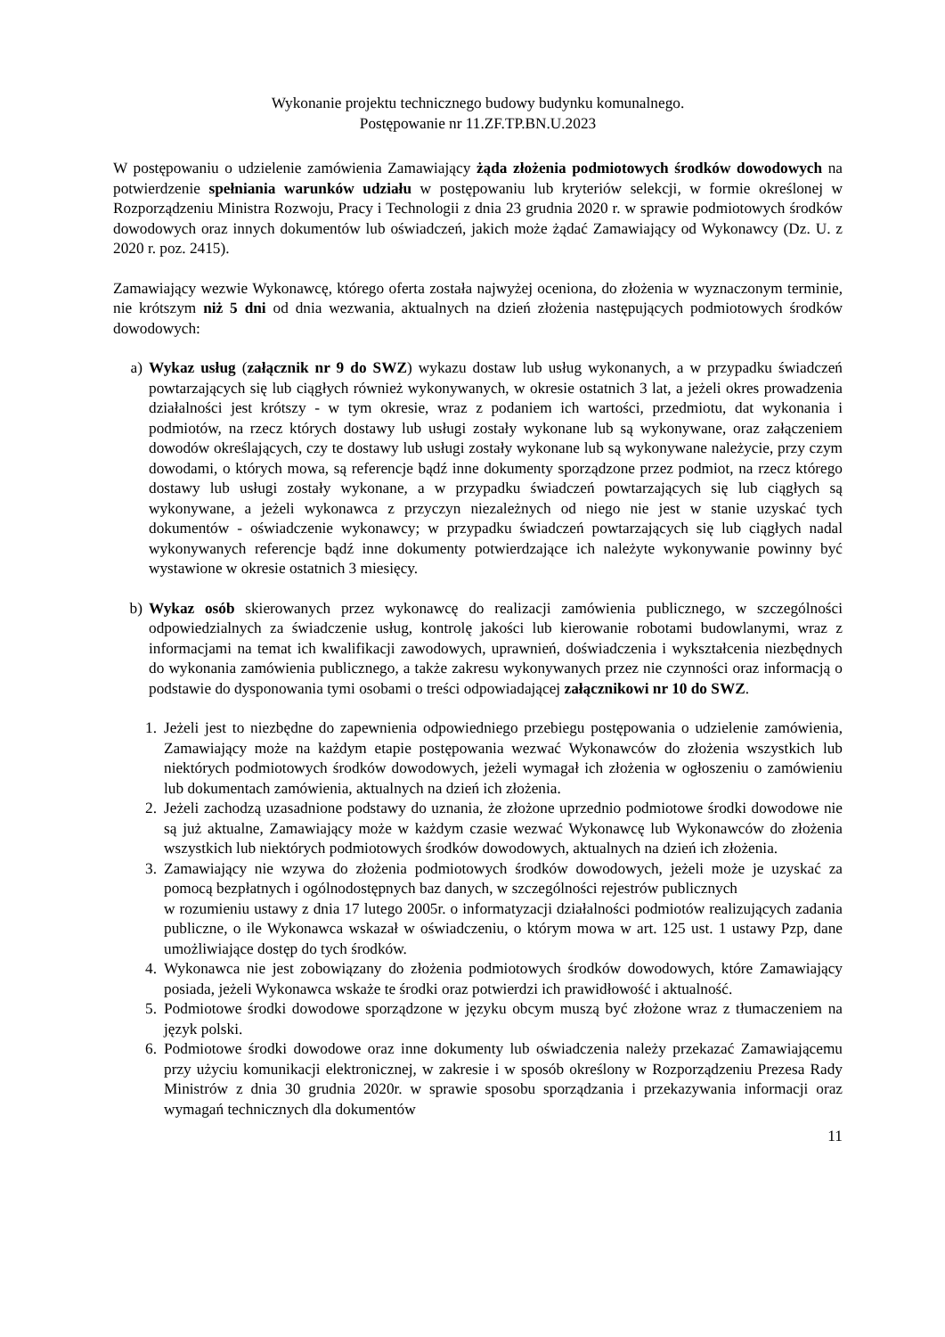Wykonanie projektu technicznego budowy budynku komunalnego.
Postępowanie nr 11.ZF.TP.BN.U.2023
W postępowaniu o udzielenie zamówienia Zamawiający żąda złożenia podmiotowych środków dowodowych na potwierdzenie spełniania warunków udziału w postępowaniu lub kryteriów selekcji, w formie określonej w Rozporządzeniu Ministra Rozwoju, Pracy i Technologii z dnia 23 grudnia 2020 r. w sprawie podmiotowych środków dowodowych oraz innych dokumentów lub oświadczeń, jakich może żądać Zamawiający od Wykonawcy (Dz. U. z 2020 r. poz. 2415).
Zamawiający wezwie Wykonawcę, którego oferta została najwyżej oceniona, do złożenia w wyznaczonym terminie, nie krótszym niż 5 dni od dnia wezwania, aktualnych na dzień złożenia następujących podmiotowych środków dowodowych:
a) Wykaz usług (załącznik nr 9 do SWZ) wykazu dostaw lub usług wykonanych, a w przypadku świadczeń powtarzających się lub ciągłych również wykonywanych, w okresie ostatnich 3 lat, a jeżeli okres prowadzenia działalności jest krótszy - w tym okresie, wraz z podaniem ich wartości, przedmiotu, dat wykonania i podmiotów, na rzecz których dostawy lub usługi zostały wykonane lub są wykonywane, oraz załączeniem dowodów określających, czy te dostawy lub usługi zostały wykonane lub są wykonywane należycie, przy czym dowodami, o których mowa, są referencje bądź inne dokumenty sporządzone przez podmiot, na rzecz którego dostawy lub usługi zostały wykonane, a w przypadku świadczeń powtarzających się lub ciągłych są wykonywane, a jeżeli wykonawca z przyczyn niezależnych od niego nie jest w stanie uzyskać tych dokumentów - oświadczenie wykonawcy; w przypadku świadczeń powtarzających się lub ciągłych nadal wykonywanych referencje bądź inne dokumenty potwierdzające ich należyte wykonywanie powinny być wystawione w okresie ostatnich 3 miesięcy.
b) Wykaz osób skierowanych przez wykonawcę do realizacji zamówienia publicznego, w szczególności odpowiedzialnych za świadczenie usług, kontrolę jakości lub kierowanie robotami budowlanymi, wraz z informacjami na temat ich kwalifikacji zawodowych, uprawnień, doświadczenia i wykształcenia niezbędnych do wykonania zamówienia publicznego, a także zakresu wykonywanych przez nie czynności oraz informacją o podstawie do dysponowania tymi osobami o treści odpowiadającej załącznikowi nr 10 do SWZ.
1. Jeżeli jest to niezbędne do zapewnienia odpowiedniego przebiegu postępowania o udzielenie zamówienia, Zamawiający może na każdym etapie postępowania wezwać Wykonawców do złożenia wszystkich lub niektórych podmiotowych środków dowodowych, jeżeli wymagał ich złożenia w ogłoszeniu o zamówieniu lub dokumentach zamówienia, aktualnych na dzień ich złożenia.
2. Jeżeli zachodzą uzasadnione podstawy do uznania, że złożone uprzednio podmiotowe środki dowodowe nie są już aktualne, Zamawiający może w każdym czasie wezwać Wykonawcę lub Wykonawców do złożenia wszystkich lub niektórych podmiotowych środków dowodowych, aktualnych na dzień ich złożenia.
3. Zamawiający nie wzywa do złożenia podmiotowych środków dowodowych, jeżeli może je uzyskać za pomocą bezpłatnych i ogólnodostępnych baz danych, w szczególności rejestrów publicznych
w rozumieniu ustawy z dnia 17 lutego 2005r. o informatyzacji działalności podmiotów realizujących zadania publiczne, o ile Wykonawca wskazał w oświadczeniu, o którym mowa w art. 125 ust. 1 ustawy Pzp, dane umożliwiające dostęp do tych środków.
4. Wykonawca nie jest zobowiązany do złożenia podmiotowych środków dowodowych, które Zamawiający posiada, jeżeli Wykonawca wskaże te środki oraz potwierdzi ich prawidłowość i aktualność.
5. Podmiotowe środki dowodowe sporządzone w języku obcym muszą być złożone wraz z tłumaczeniem na język polski.
6. Podmiotowe środki dowodowe oraz inne dokumenty lub oświadczenia należy przekazać Zamawiającemu przy użyciu komunikacji elektronicznej, w zakresie i w sposób określony w Rozporządzeniu Prezesa Rady Ministrów z dnia 30 grudnia 2020r. w sprawie sposobu sporządzania i przekazywania informacji oraz wymagań technicznych dla dokumentów
11